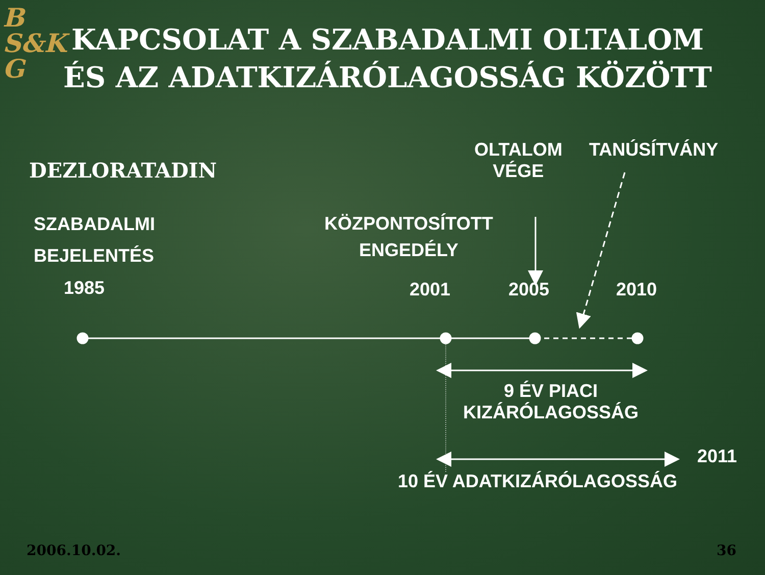B
S&K
G
KAPCSOLAT A SZABADALMI OLTALOM
ÉS AZ ADATKIZÁRÓLAGOSSÁG KÖZÖTT
DEZLORATADIN
OLTALOM
VÉGE
TANÚSÍTVÁNY
SZABADALMI
BEJELENTÉS
KÖZPONTOSÍTOTT
ENGEDÉLY
1985 2001 2005 2010
9 ÉV PIACI
KIZÁRÓLAGOSSÁG
2011
10 ÉV ADATKIZÁRÓLAGOSSÁG
2006.10.02. 36